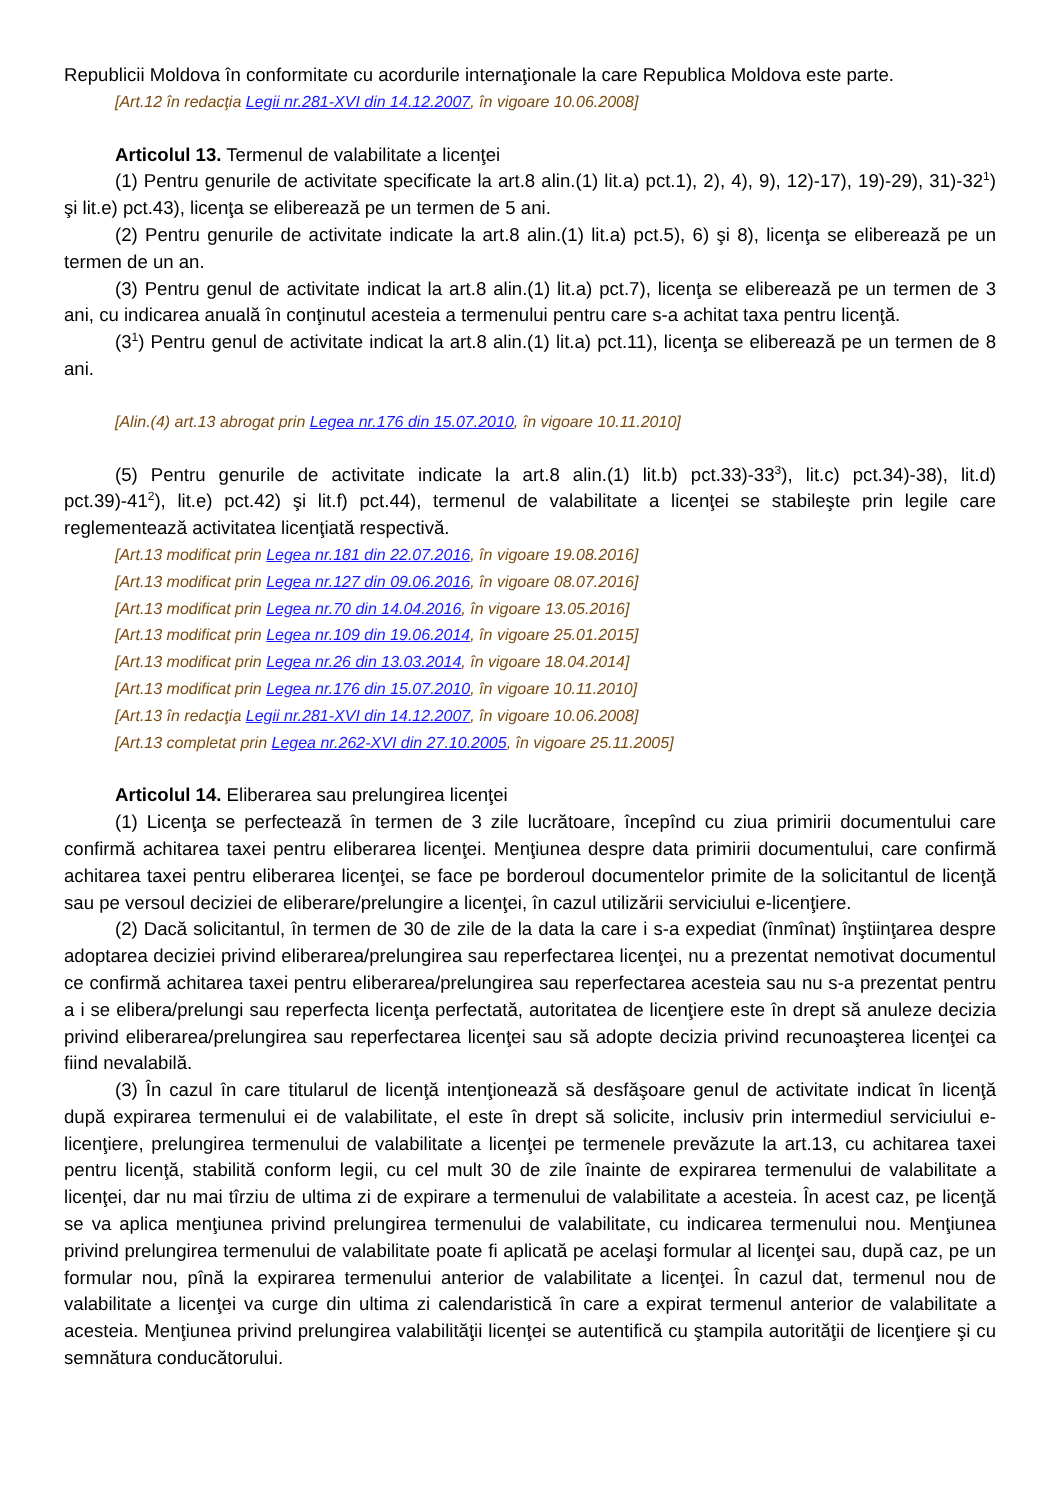Republicii Moldova în conformitate cu acordurile internaţionale la care Republica Moldova este parte.
[Art.12 în redacţia Legii nr.281-XVI din 14.12.2007, în vigoare 10.06.2008]
Articolul 13. Termenul de valabilitate a licenţei
(1) Pentru genurile de activitate specificate la art.8 alin.(1) lit.a) pct.1), 2), 4), 9), 12)-17), 19)-29), 31)-32<sup>1</sup>) şi lit.e) pct.43), licenţa se eliberează pe un termen de 5 ani.
(2) Pentru genurile de activitate indicate la art.8 alin.(1) lit.a) pct.5), 6) şi 8), licenţa se eliberează pe un termen de un an.
(3) Pentru genul de activitate indicat la art.8 alin.(1) lit.a) pct.7), licenţa se eliberează pe un termen de 3 ani, cu indicarea anuală în conţinutul acesteia a termenului pentru care s-a achitat taxa pentru licenţă.
(3<sup>1</sup>) Pentru genul de activitate indicat la art.8 alin.(1) lit.a) pct.11), licenţa se eliberează pe un termen de 8 ani.
[Alin.(4) art.13 abrogat prin Legea nr.176 din 15.07.2010, în vigoare 10.11.2010]
(5) Pentru genurile de activitate indicate la art.8 alin.(1) lit.b) pct.33)-33<sup>3</sup>), lit.c) pct.34)-38), lit.d) pct.39)-41<sup>2</sup>), lit.e) pct.42) şi lit.f) pct.44), termenul de valabilitate a licenţei se stabileşte prin legile care reglementează activitatea licenţiată respectivă.
[Art.13 modificat prin Legea nr.181 din 22.07.2016, în vigoare 19.08.2016]
[Art.13 modificat prin Legea nr.127 din 09.06.2016, în vigoare 08.07.2016]
[Art.13 modificat prin Legea nr.70 din 14.04.2016, în vigoare 13.05.2016]
[Art.13 modificat prin Legea nr.109 din 19.06.2014, în vigoare 25.01.2015]
[Art.13 modificat prin Legea nr.26 din 13.03.2014, în vigoare 18.04.2014]
[Art.13 modificat prin Legea nr.176 din 15.07.2010, în vigoare 10.11.2010]
[Art.13 în redacţia Legii nr.281-XVI din 14.12.2007, în vigoare 10.06.2008]
[Art.13 completat prin Legea nr.262-XVI din 27.10.2005, în vigoare 25.11.2005]
Articolul 14. Eliberarea sau prelungirea licenţei
(1) Licenţa se perfectează în termen de 3 zile lucrătoare, începînd cu ziua primirii documentului care confirmă achitarea taxei pentru eliberarea licenţei. Menţiunea despre data primirii documentului, care confirmă achitarea taxei pentru eliberarea licenţei, se face pe borderoul documentelor primite de la solicitantul de licenţă sau pe versoul deciziei de eliberare/prelungire a licenţei, în cazul utilizării serviciului e-licenţiere.
(2) Dacă solicitantul, în termen de 30 de zile de la data la care i s-a expediat (înmînat) înştiinţarea despre adoptarea deciziei privind eliberarea/prelungirea sau reperfectarea licenţei, nu a prezentat nemotivat documentul ce confirmă achitarea taxei pentru eliberarea/prelungirea sau reperfectarea acesteia sau nu s-a prezentat pentru a i se elibera/prelungi sau reperfecta licenţa perfectată, autoritatea de licenţiere este în drept să anuleze decizia privind eliberarea/prelungirea sau reperfectarea licenţei sau să adopte decizia privind recunoaşterea licenţei ca fiind nevalabilă.
(3) În cazul în care titularul de licenţă intenţionează să desfăşoare genul de activitate indicat în licenţă după expirarea termenului ei de valabilitate, el este în drept să solicite, inclusiv prin intermediul serviciului e-licenţiere, prelungirea termenului de valabilitate a licenţei pe termenele prevăzute la art.13, cu achitarea taxei pentru licenţă, stabilită conform legii, cu cel mult 30 de zile înainte de expirarea termenului de valabilitate a licenţei, dar nu mai tîrziu de ultima zi de expirare a termenului de valabilitate a acesteia. În acest caz, pe licenţă se va aplica menţiunea privind prelungirea termenului de valabilitate, cu indicarea termenului nou. Menţiunea privind prelungirea termenului de valabilitate poate fi aplicată pe acelaşi formular al licenţei sau, după caz, pe un formular nou, pînă la expirarea termenului anterior de valabilitate a licenţei. În cazul dat, termenul nou de valabilitate a licenţei va curge din ultima zi calendaristică în care a expirat termenul anterior de valabilitate a acesteia. Menţiunea privind prelungirea valabilităţii licenţei se autentifică cu ştampila autorităţii de licenţiere şi cu semnătura conducătorului.